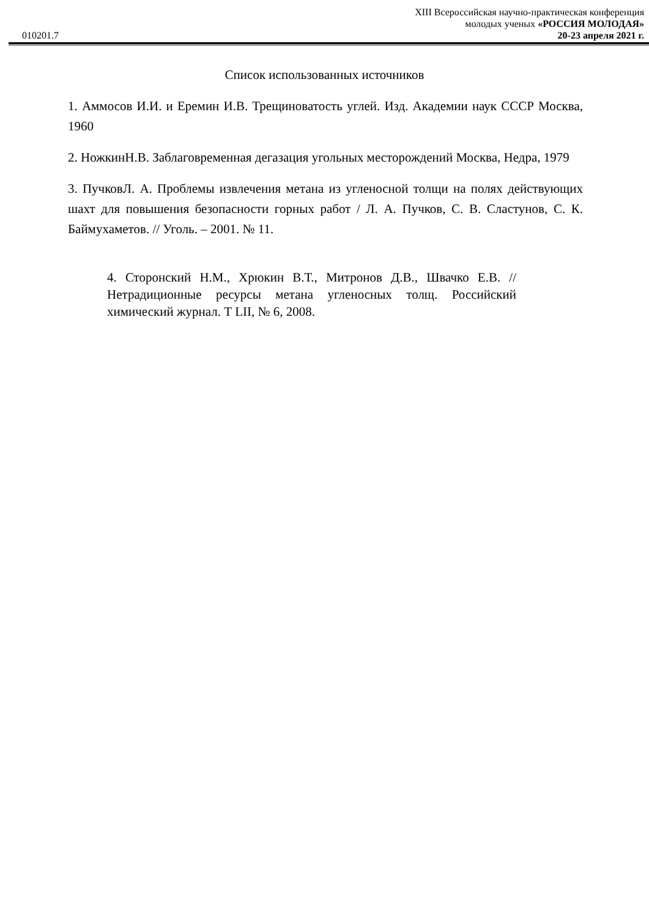010201.7
XIII Всероссийская научно-практическая конференция
молодых ученых «РОССИЯ МОЛОДАЯ»
20-23 апреля 2021 г.
Список использованных источников
1. Аммосов И.И. и Еремин И.В. Трещиноватость углей. Изд. Академии наук СССР Москва, 1960
2. НожкинН.В. Заблаговременная дегазация угольных месторождений Москва, Недра, 1979
3. ПучковЛ. А. Проблемы извлечения метана из угленосной толщи на полях действующих шахт для повышения безопасности горных работ / Л. А. Пучков, С. В. Сластунов, С. К. Баймухаметов. // Уголь. – 2001. № 11.
4. Сторонский Н.М., Хрюкин В.Т., Митронов Д.В., Швачко Е.В. // Нетрадиционные ресурсы метана угленосных толщ. Российский химический журнал. Т LII, № 6, 2008.